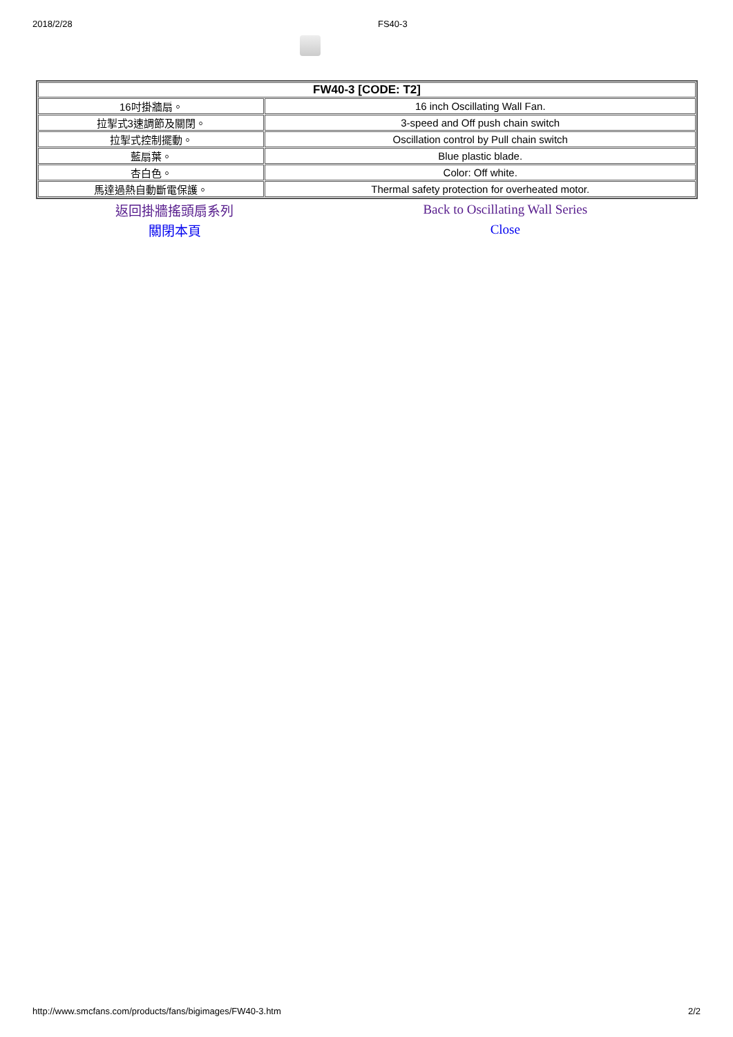2018/2/28 FS40-3
| FW40-3 [CODE: T2] | |
| --- | --- |
| 16吋掛牆扇。 | 16 inch Oscillating Wall Fan. |
| 拉掣式3速調節及關閉。 | 3-speed and Off push chain switch |
| 拉掣式控制擺動。 | Oscillation control by Pull chain switch |
| 藍扇葉。 | Blue plastic blade. |
| 杏白色。 | Color: Off white. |
| 馬達過熱自動斷電保護。 | Thermal safety protection for overheated motor. |
| 返回掛牆搖頭扇系列 | Back to Oscillating Wall Series |
| 關閉本頁 | Close |
http://www.smcfans.com/products/fans/bigimages/FW40-3.htm 2/2